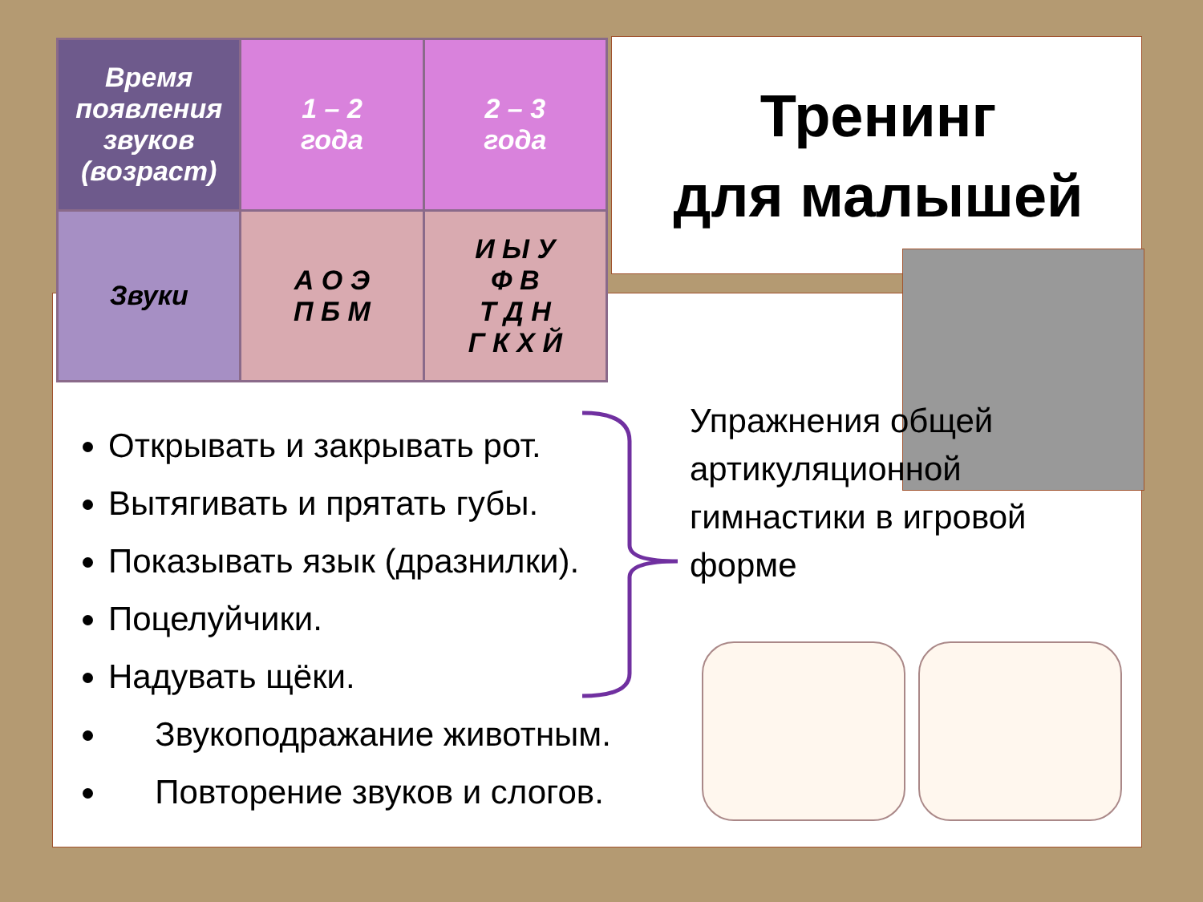| Время появления звуков (возраст) | 1 – 2 года | 2 – 3 года |
| Звуки | А О Э П Б М | И Ы У Ф В Т Д Н Г К Х Й |
Тренинг
для малышей
Открывать и закрывать рот.
Вытягивать и прятать губы.
Показывать язык (дразнилки).
Поцелуйчики.
Надувать щёки.
Звукоподражание животным.
Повторение звуков и слогов.
Упражнения общей артикуляционной гимнастики в игровой форме